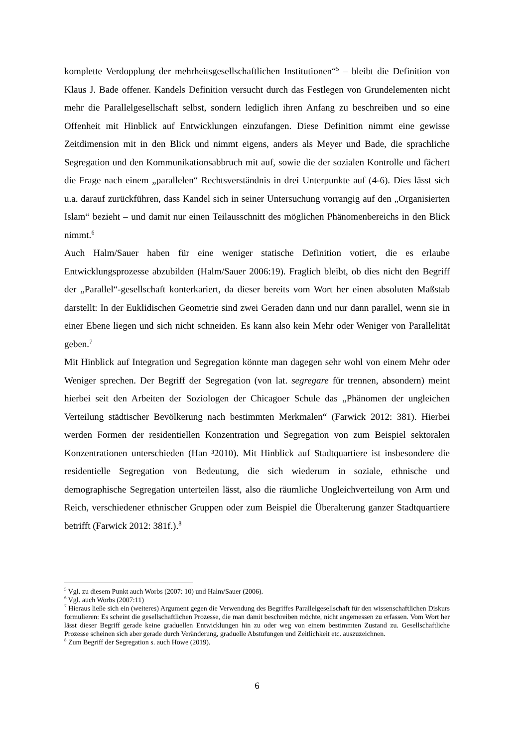komplette Verdopplung der mehrheitsgesellschaftlichen Institutionen“<sup>5</sup> – bleibt die Definition von Klaus J. Bade offener. Kandels Definition versucht durch das Festlegen von Grundelementen nicht mehr die Parallelgesellschaft selbst, sondern lediglich ihren Anfang zu beschreiben und so eine Offenheit mit Hinblick auf Entwicklungen einzufangen. Diese Definition nimmt eine gewisse Zeitdimension mit in den Blick und nimmt eigens, anders als Meyer und Bade, die sprachliche Segregation und den Kommunikationsabbruch mit auf, sowie die der sozialen Kontrolle und fächert die Frage nach einem „parallelen“ Rechtsverständnis in drei Unterpunkte auf (4-6). Dies lässt sich u.a. darauf zurückführen, dass Kandel sich in seiner Untersuchung vorrangig auf den „Organisierten Islam“ bezieht – und damit nur einen Teilausschnitt des möglichen Phänomenbereichs in den Blick nimmt.<sup>6</sup>
Auch Halm/Sauer haben für eine weniger statische Definition votiert, die es erlaube Entwicklungsprozesse abzubilden (Halm/Sauer 2006:19). Fraglich bleibt, ob dies nicht den Begriff der „Parallel“-gesellschaft konterkariert, da dieser bereits vom Wort her einen absoluten Maßstab darstellt: In der Euklidischen Geometrie sind zwei Geraden dann und nur dann parallel, wenn sie in einer Ebene liegen und sich nicht schneiden. Es kann also kein Mehr oder Weniger von Parallelität geben.<sup>7</sup>
Mit Hinblick auf Integration und Segregation könnte man dagegen sehr wohl von einem Mehr oder Weniger sprechen. Der Begriff der Segregation (von lat. segregare für trennen, absondern) meint hierbei seit den Arbeiten der Soziologen der Chicagoer Schule das „Phänomen der ungleichen Verteilung städtischer Bevölkerung nach bestimmten Merkmalen“ (Farwick 2012: 381). Hierbei werden Formen der residentiellen Konzentration und Segregation von zum Beispiel sektoralen Konzentrationen unterschieden (Han ³2010). Mit Hinblick auf Stadtquartiere ist insbesondere die residentielle Segregation von Bedeutung, die sich wiederum in soziale, ethnische und demographische Segregation unterteilen lässt, also die räumliche Ungleichverteilung von Arm und Reich, verschiedener ethnischer Gruppen oder zum Beispiel die Überalterung ganzer Stadtquartiere betrifft (Farwick 2012: 381f.).<sup>8</sup>
<sup>5</sup> Vgl. zu diesem Punkt auch Worbs (2007: 10) und Halm/Sauer (2006).
<sup>6</sup> Vgl. auch Worbs (2007:11)
<sup>7</sup> Hieraus ließe sich ein (weiteres) Argument gegen die Verwendung des Begriffes Parallelgesellschaft für den wissenschaftlichen Diskurs formulieren: Es scheint die gesellschaftlichen Prozesse, die man damit beschreiben möchte, nicht angemessen zu erfassen. Vom Wort her lässt dieser Begriff gerade keine graduellen Entwicklungen hin zu oder weg von einem bestimmten Zustand zu. Gesellschaftliche Prozesse scheinen sich aber gerade durch Veränderung, graduelle Abstufungen und Zeitlichkeit etc. auszuzeichnen.
<sup>8</sup> Zum Begriff der Segregation s. auch Howe (2019).
6